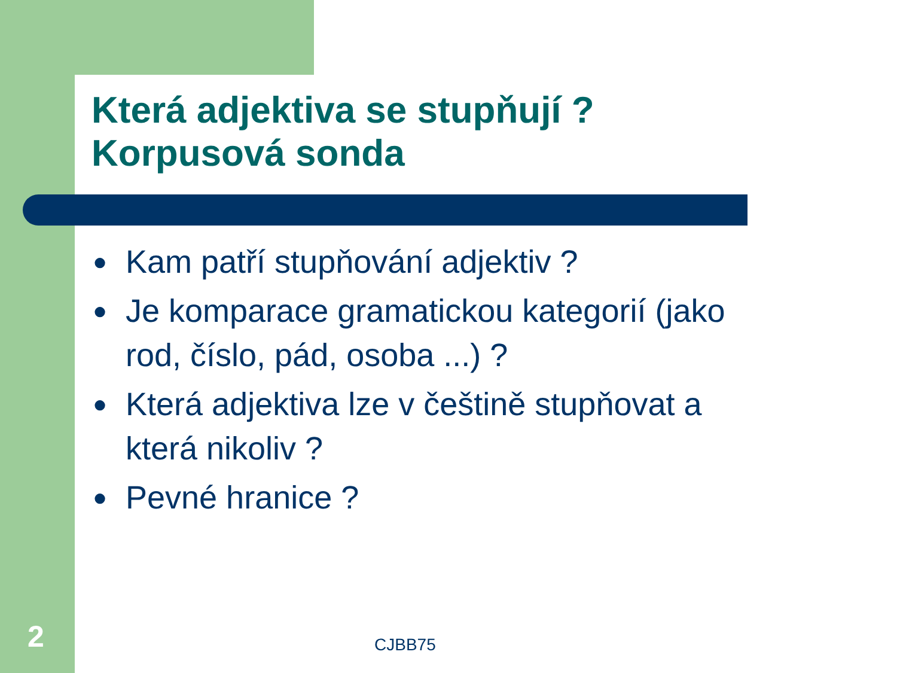Která adjektiva se stupňují ?
Korpusová sonda
● Kam patří stupňování adjektiv ?
● Je komparace gramatickou kategorií (jako rod, číslo, pád, osoba ...) ?
● Která adjektiva lze v češtině stupňovat a která nikoliv ?
● Pevné hranice ?
2 CJBB75